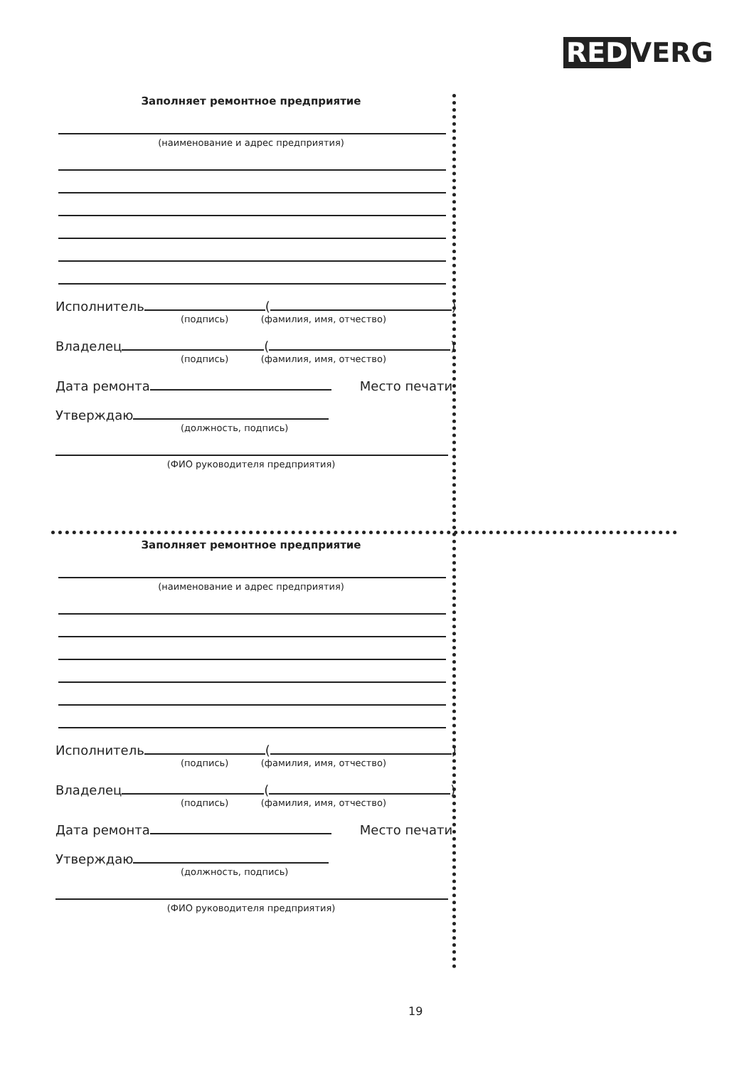RED VERG
Заполняет ремонтное предприятие
(наименование и адрес предприятия)
Исполнитель ( )
(подпись) (фамилия, имя, отчество)
Владелец ( )
(подпись) (фамилия, имя, отчество)
Дата ремонта Место печати
Утверждаю
(должность, подпись)
(ФИО руководителя предприятия)
Заполняет ремонтное предприятие
(наименование и адрес предприятия)
Исполнитель ( )
(подпись) (фамилия, имя, отчество)
Владелец ( )
(подпись) (фамилия, имя, отчество)
Дата ремонта Место печати
Утверждаю
(должность, подпись)
(ФИО руководителя предприятия)
19